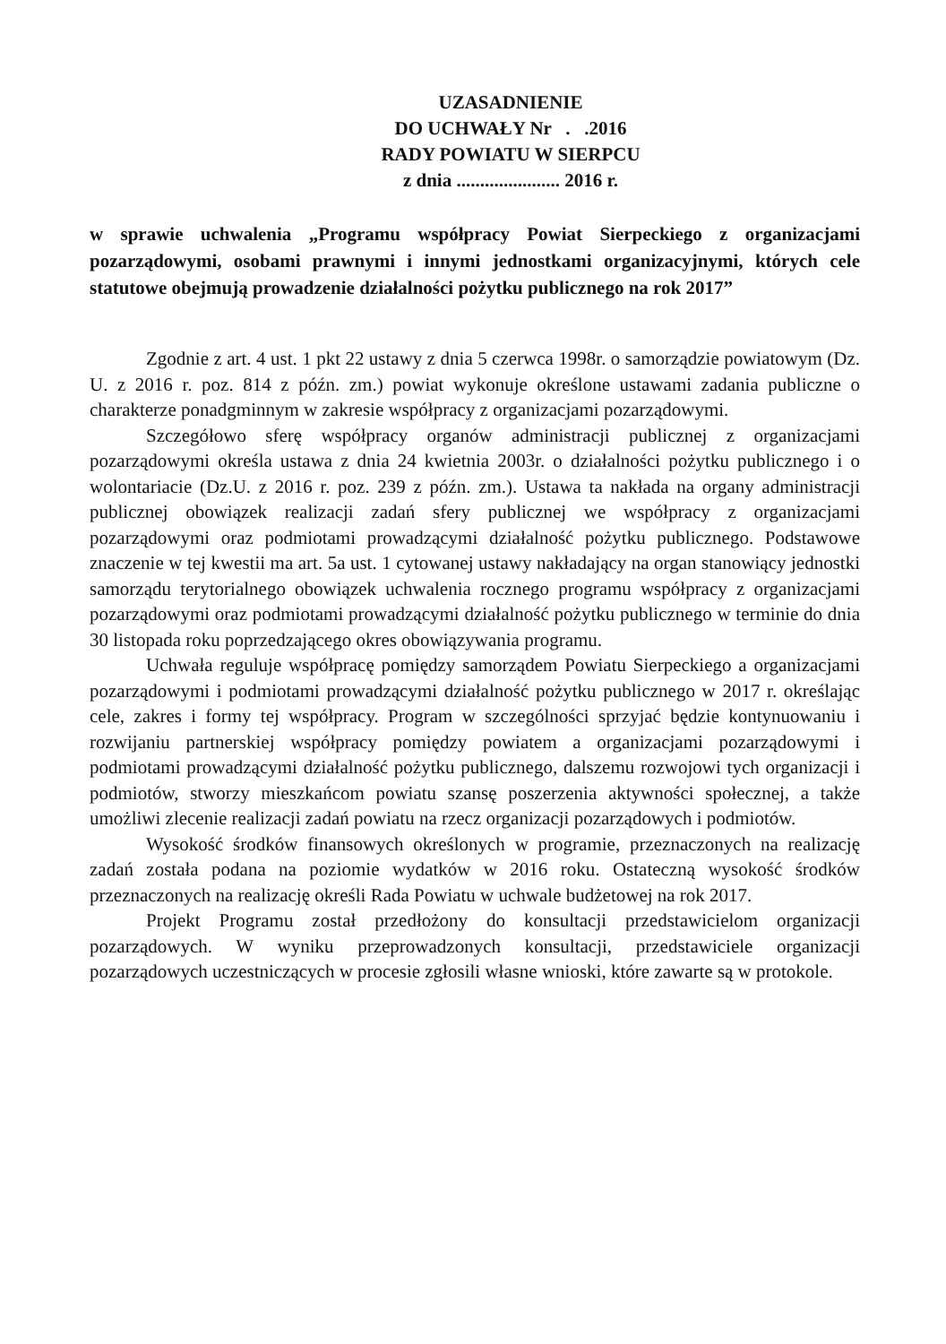UZASADNIENIE
DO UCHWAŁY Nr . .2016
RADY POWIATU W SIERPCU
z dnia ...................... 2016 r.
w sprawie uchwalenia „Programu współpracy Powiat Sierpeckiego z organizacjami pozarządowymi, osobami prawnymi i innymi jednostkami organizacyjnymi, których cele statutowe obejmują prowadzenie działalności pożytku publicznego na rok 2017”
Zgodnie z art. 4 ust. 1 pkt 22 ustawy z dnia 5 czerwca 1998r. o samorządzie powiatowym (Dz. U. z 2016 r. poz. 814 z późn. zm.) powiat wykonuje określone ustawami zadania publiczne o charakterze ponadgminnym w zakresie współpracy z organizacjami pozarządowymi.
Szczegółowo sferę współpracy organów administracji publicznej z organizacjami pozarządowymi określa ustawa z dnia 24 kwietnia 2003r. o działalności pożytku publicznego i o wolontariacie (Dz.U. z 2016 r. poz. 239 z późn. zm.). Ustawa ta nakłada na organy administracji publicznej obowiązek realizacji zadań sfery publicznej we współpracy z organizacjami pozarządowymi oraz podmiotami prowadzącymi działalność pożytku publicznego. Podstawowe znaczenie w tej kwestii ma art. 5a ust. 1 cytowanej ustawy nakładający na organ stanowiący jednostki samorządu terytorialnego obowiązek uchwalenia rocznego programu współpracy z organizacjami pozarządowymi oraz podmiotami prowadzącymi działalność pożytku publicznego w terminie do dnia 30 listopada roku poprzedzającego okres obowiązywania programu.
Uchwała reguluje współpracę pomiędzy samorządem Powiatu Sierpeckiego a organizacjami pozarządowymi i podmiotami prowadzącymi działalność pożytku publicznego w 2017 r. określając cele, zakres i formy tej współpracy. Program w szczególności sprzyjać będzie kontynuowaniu i rozwijaniu partnerskiej współpracy pomiędzy powiatem a organizacjami pozarządowymi i podmiotami prowadzącymi działalność pożytku publicznego, dalszemu rozwojowi tych organizacji i podmiotów, stworzy mieszkańcom powiatu szansę poszerzenia aktywności społecznej, a także umożliwi zlecenie realizacji zadań powiatu na rzecz organizacji pozarządowych i podmiotów.
Wysokość środków finansowych określonych w programie, przeznaczonych na realizację zadań została podana na poziomie wydatków w 2016 roku. Ostateczną wysokość środków przeznaczonych na realizację określi Rada Powiatu w uchwale budżetowej na rok 2017.
Projekt Programu został przedłożony do konsultacji przedstawicielom organizacji pozarządowych. W wyniku przeprowadzonych konsultacji, przedstawiciele organizacji pozarządowych uczestniczących w procesie zgłosili własne wnioski, które zawarte są w protokole.